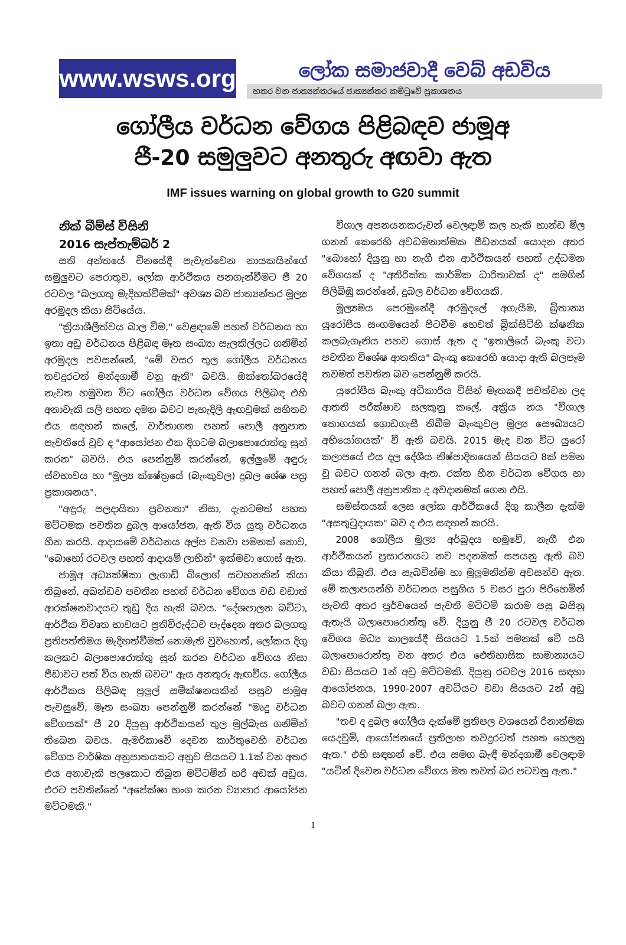www.wsws.org
ලෝක සමාජවාදී වෙබ් අඩවිය
හතර වන ජාත්‍යන්තරයේ ජාත්‍යන්තර කමිටුවේ ප්‍රකාශනය
ගෝලීය වර්ධන වේගය පිළිබඳව ජාමූඅ
ජී-20 සමුලුවට අනතුරු අඟවා ඇත
IMF issues warning on global growth to G20 summit
නික් බීම්ස් විසිනි
2016 සැප්තැම්බර් 2
සති අන්තයේ චීනයේදී පැවැත්වෙන නායකයින්ගේ සමුලුවට පෙරාතුව, ලෝක ආර්ථිකය පනගැන්වීමට ජී 20 රටවල "බලගතු මැදිහත්වීමක්" අවශ්‍ය බව ජාත්‍යන්තර මූල්‍ය අරමුදල කියා සිටියේය.
"ක්‍රියාශීලීත්වය බාල වීම," වෙළඳාමේ පහත් වර්ධනය හා ඉතා අඩු වර්ධනය පිළිබඳ මෑත සංඛ්‍යා සැලකිල්ලට ගනිමින් අරමුදල පවසන්නේ, "මේ වසර තුල ගෝලීය වර්ධනය තවදුරටත් මන්දගාමී වනු ඇති" බවයි. ඔක්තෝබරයේදී නැවත හමුවන විට ගෝලීය වර්ධන වේගය පිලිබඳ එහි අනාවැකි යලි පහත දමන බවට පැහැදිලි ඇඟවුමක් සහිතව එය සඳහන් කලේ, වාර්තාගත පහත් පොලී අනුපාත පැවතියේ වුව ද "ආයෝජන එක දිගටම බලාපොරොත්තු සුන් කරන" බවයි. එය පෙන්නුම් කරන්නේ, ඉල්ලුමේ අඳුරු ස්වභාවය හා "මූල්‍ය ක්ෂේත්‍රයේ (බැංකුවල) දුබල ශේෂ පත්‍ර ප්‍රකාශනය".
"අඳුරු පලදායිතා ප්‍රවනතා" නිසා, දැනටමත් පහත මට්ටමක පවතින දුබල ආයෝජන, ඇති විය යුතු වර්ධනය හීන කරයි. ආදායමේ වර්ධනය අල්ප වනවා පමනක් නොව, "බොහෝ රටවල පහත් ආදායම් ලාභීන්" ඉක්මවා ගොස් ඇත.
ජාමූඅ අධ්‍යක්ෂිකා ලැගාඩ් බ්ලොග් සටහනකින් කියා තිබුනේ, අඛන්ඩව පවතින පහත් වර්ධන වේගය වඩ වඩාත් ආරක්ෂනවාදයට තුඩු දිය හැකි බවය. "දේශපාලන බට්ටා, ආර්ථික විවෘත භාවයට ප්‍රතිවිරුද්ධව පැද්දෙන අතර බලගතු ප්‍රතිපත්තිමය මැදිහත්වීමක් නොමැති වුවහොත්, ලෝකය දිගු කලකට බලාපොරොත්තු සුන් කරන වර්ධන වේගය නිසා පීඩාවට පත් විය හැකි බවට" ඇය අනතුරු ඇඟවීය. ගෝලීය ආර්ථිකය පිලිබඳ පුලුල් සමීක්ෂනයකින් පසුව ජාමූඅ පැවසුවේ, මෑත සංඛ්‍යා පෙන්නුම් කරන්නේ "මෘදු වර්ධන වේගයක්" ජී 20 දියුනු ආර්ථිකයන් තුල මුල්බැස ගනිමින් තිබෙන බවය. ඇමරිකාවේ දෙවන කාර්තුවෙහි වර්ධන වේගය වාර්ෂික අනුපාතයකට අනුව සියයට 1.1ක් වන අතර එය අනාවැකි පලකොට තිබුන මට්ටමින් හරි අඩක් අඩුය. එරට පවතින්නේ "අපේක්ෂා භංග කරන ව්‍යාපාර ආයෝජන මට්ටමකි."
විශාල අපනයනකරුවන් වෙලඳාම් කල හැකි භාන්ඩ මිල ගනන් කෙරෙහි අවධමනාත්මක පීඩනයක් යොදන අතර "බොහෝ දියුනු හා නැගී එන ආර්ථිකයන් පහත් උද්ධමන වේගයක් ද "අතිරික්ත කාර්මික ධාරිතාවක් ද" සමගින් පිලිබිඹු කරන්නේ, දුබල වර්ධන වේගයකි.
මූල්‍යමය පෙරමුනේදී අරමුදලේ අගැයීම, බ්‍රිතාන්‍ය යුරෝපීය සංගමයෙන් පිටවීම හෙවත් බ්‍රික්සිට්හි ක්ෂනික කලබැගෑනිය පහව ගොස් ඇත ද "ඉතාලියේ බැංකු වටා පවතින විශේෂ ආතතිය" බැංකු කෙරෙහි යොදා ඇති බලපෑම තවමත් පවතින බව පෙන්නුම් කරයි.
යුරෝපීය බැංකු අධිකාරිය විසින් මෑතකදී පවත්වන ලද ආතති පරීක්ෂාව සලකුනු කලේ, අක්‍රිය නය "විශාල තොගයක් ගොඩගැසී තිබීම බැංකුවල මූල්‍ය සෞඛ්‍යයට අභියෝගයක්" වී ඇති බවයි. 2015 මැද වන විට යුරෝ කලාපයේ එය දල දේශීය නිෂ්පාදිතයෙන් සියයට 8ක් පමන වූ බවට ගනන් බලා ඇත. රක්ත හීන වර්ධන වේගය හා පහත් පොලී අනුපාතික ද අවදානමක් ගෙන එයි.
සමස්තයක් ලෙස ලෝක ආර්ථිකයේ දිගු කාලීන දැක්ම "අසතුටුදායක" බව ද එය සඳහන් කරයි.
2008 ගෝලීය මූල්‍ය අර්බුදය හමුවේ, නැගී එන ආර්ථිකයන් ප්‍රසාරනයට නව පදනමක් සපයනු ඇති බව කියා තිබුනි. එය සැබවින්ම හා මුලුමනින්ම අවසන්ව ඇත. මේ කලාපයන්හි වර්ධනය පසුගිය 5 වසර පුරා පිරිහෙමින් පැවති අතර පූර්වයෙන් පැවති මට්ටම් කරාම පසු බසිනු ඇතැයි බලාපොරොත්තු වේ. දියුනු ජී 20 රටවල වර්ධන වේගය මධ්‍ය කාලයේදී සියයට 1.5ක් පමනක් වේ යයි බලාපොරොත්තු වන අතර එය ඓතිහාසික සාමාන්‍යයට වඩා සියයට 1න් අඩු මට්ටමකි. දියුනු රටවල 2016 සඳහා ආයෝජනය, 1990-2007 අවධියට වඩා සියයට 2න් අඩු බවට ගනන් බලා ඇත.
"තව ද දුබල ගෝලීය දැක්මේ ප්‍රතිපල වශයෙන් රිනාත්මක යෙදවුම්, ආයෝජනයේ ප්‍රතිලාභ තවදුරටත් පහත හෙලනු ඇත." එහි සඳහන් වේ. එය සමග බැඳී මන්දගාමී වෙලඳාම "යටින් දිවෙන වර්ධන වේගය මත තවත් බර පටවනු ඇත."
1